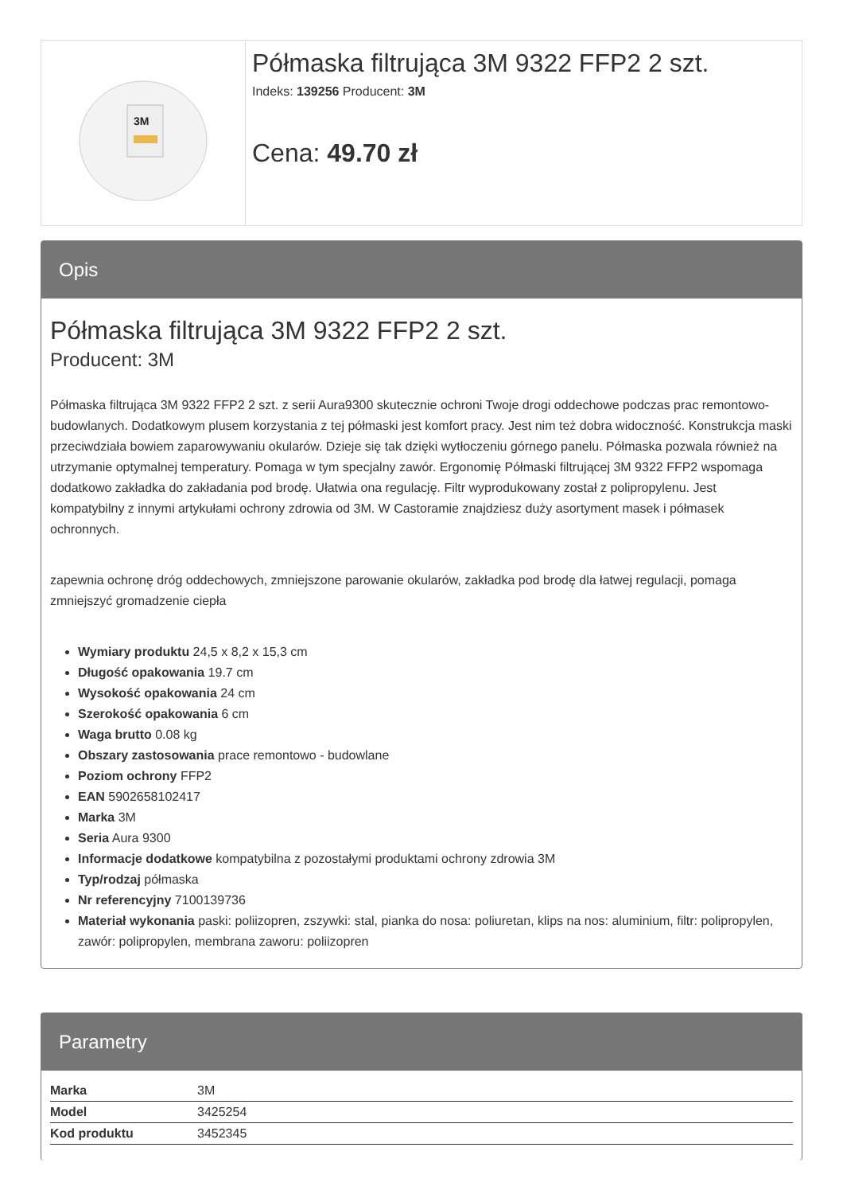3M
Półmaska filtrująca 3M 9322 FFP2 2 szt.
Indeks: 139256 Producent: 3M
Cena: 49.70 zł
Opis
Półmaska filtrująca 3M 9322 FFP2 2 szt.
Producent: 3M
Półmaska filtrująca 3M 9322 FFP2 2 szt. z serii Aura9300 skutecznie ochroni Twoje drogi oddechowe podczas prac remontowo-budowlanych. Dodatkowym plusem korzystania z tej półmaski jest komfort pracy. Jest nim też dobra widoczność. Konstrukcja maski przeciwdziała bowiem zaparowywaniu okularów. Dzieje się tak dzięki wytłoczeniu górnego panelu. Półmaska pozwala również na utrzymanie optymalnej temperatury. Pomaga w tym specjalny zawór. Ergonomię Półmaski filtrującej 3M 9322 FFP2 wspomaga dodatkowo zakładka do zakładania pod brodę. Ułatwia ona regulację. Filtr wyprodukowany został z polipropylenu. Jest kompatybilny z innymi artykułami ochrony zdrowia od 3M. W Castoramie znajdziesz duży asortyment masek i półmasek ochronnych.
zapewnia ochronę dróg oddechowych, zmniejszone parowanie okularów, zakładka pod brodę dla łatwej regulacji, pomaga zmniejszyć gromadzenie ciepła
Wymiary produktu 24,5 x 8,2 x 15,3 cm
Długość opakowania 19.7 cm
Wysokość opakowania 24 cm
Szerokość opakowania 6 cm
Waga brutto 0.08 kg
Obszary zastosowania prace remontowo - budowlane
Poziom ochrony FFP2
EAN 5902658102417
Marka 3M
Seria Aura 9300
Informacje dodatkowe kompatybilna z pozostałymi produktami ochrony zdrowia 3M
Typ/rodzaj półmaska
Nr referencyjny 7100139736
Materiał wykonania paski: poliizopren, zszywki: stal, pianka do nosa: poliuretan, klips na nos: aluminium, filtr: polipropylen, zawór: polipropylen, membrana zaworu: poliizopren
Parametry
| Marka | 3M |
| Model | 3425254 |
| Kod produktu | 3452345 |